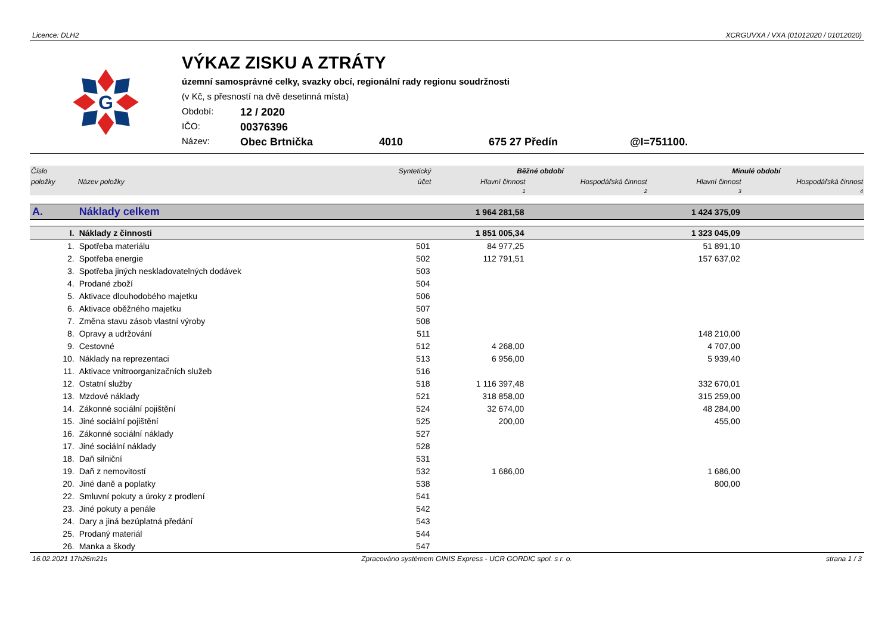Licence: DLH2 XCRGUVXA / VXA (01012020 / 01012020)
G
VÝKAZ ZISKU A ZTRÁTY
územní samosprávné celky, svazky obcí, regionální rady regionu soudržnosti
(v Kč, s přesností na dvě desetinná místa)
Období: 12 / 2020
IČO: 00376396
Název: Obec Brtnička 4010 675 27 Předín @I=751100.
| Číslo | | Syntetický | Běžné období | | Minulé období | |
| --- | --- | --- | --- | --- | --- | --- |
| položky | Název položky | účet | Hlavní činnost | Hospodářská činnost | Hlavní činnost | Hospodářská činnost |
| | | | 1 | 2 | 3 | 4 |
| A. | Náklady celkem | | 1 964 281,58 | | 1 424 375,09 | |
| I. | Náklady z činnosti | | 1 851 005,34 | | 1 323 045,09 | |
| 1. | Spotřeba materiálu | 501 | 84 977,25 | | 51 891,10 | |
| 2. | Spotřeba energie | 502 | 112 791,51 | | 157 637,02 | |
| 3. | Spotřeba jiných neskladovatelných dodávek | 503 | | | | |
| 4. | Prodané zboží | 504 | | | | |
| 5. | Aktivace dlouhodobého majetku | 506 | | | | |
| 6. | Aktivace oběžného majetku | 507 | | | | |
| 7. | Změna stavu zásob vlastní výroby | 508 | | | | |
| 8. | Opravy a udržování | 511 | | | 148 210,00 | |
| 9. | Cestovné | 512 | 4 268,00 | | 4 707,00 | |
| 10. | Náklady na reprezentaci | 513 | 6 956,00 | | 5 939,40 | |
| 11. | Aktivace vnitroorganizačních služeb | 516 | | | | |
| 12. | Ostatní služby | 518 | 1 116 397,48 | | 332 670,01 | |
| 13. | Mzdové náklady | 521 | 318 858,00 | | 315 259,00 | |
| 14. | Zákonné sociální pojištění | 524 | 32 674,00 | | 48 284,00 | |
| 15. | Jiné sociální pojištění | 525 | 200,00 | | 455,00 | |
| 16. | Zákonné sociální náklady | 527 | | | | |
| 17. | Jiné sociální náklady | 528 | | | | |
| 18. | Daň silniční | 531 | | | | |
| 19. | Daň z nemovitostí | 532 | 1 686,00 | | 1 686,00 | |
| 20. | Jiné daně a poplatky | 538 | | | 800,00 | |
| 22. | Smluvní pokuty a úroky z prodlení | 541 | | | | |
| 23. | Jiné pokuty a penále | 542 | | | | |
| 24. | Dary a jiná bezúplatná předání | 543 | | | | |
| 25. | Prodaný materiál | 544 | | | | |
| 26. | Manka a škody | 547 | | | | |
16.02.2021 17h26m21s Zpracováno systémem GINIS Express - UCR GORDIC spol. s r. o. strana 1 / 3